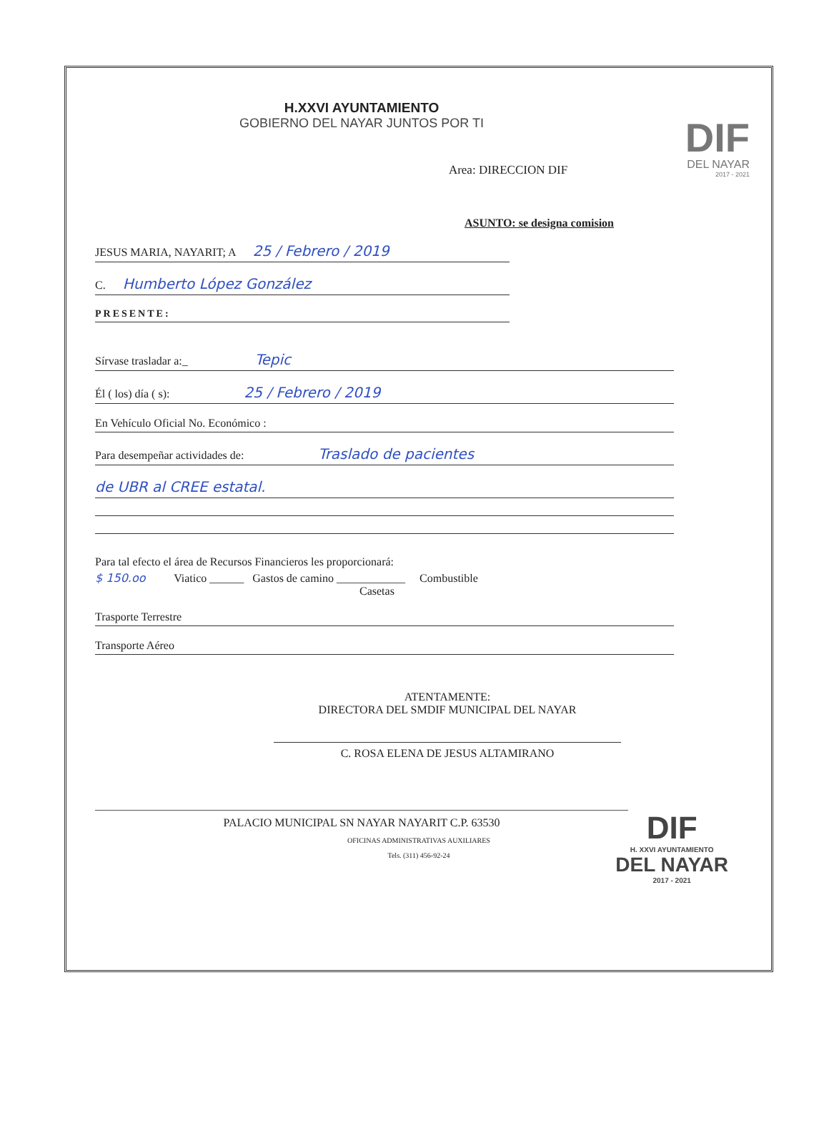H.XXVI AYUNTAMIENTO
GOBIERNO DEL NAYAR JUNTOS POR TI
DIF
DEL NAYAR
2017 - 2021
Area: DIRECCION DIF
ASUNTO: se designa comision
JESUS MARIA, NAYARIT; A 25 / Febrero / 2019
C. Humberto López González
PRESENTE:
Sírvase trasladar a:_ Tepic
Él ( los) día ( s): 25 / Febrero / 2019
En Vehículo Oficial No. Económico :
Para desempeñar actividades de: Traslado de pacientes
de UBR al CREE estatal.
Para tal efecto el área de Recursos Financieros les proporcionará:
$ 150.oo Viatico ______ Gastos de camino ____________ Combustible
Casetas
Trasporte Terrestre
Transporte Aéreo
ATENTAMENTE:
DIRECTORA DEL SMDIF MUNICIPAL DEL NAYAR
C. ROSA ELENA DE JESUS ALTAMIRANO
DIF
H. XXVI AYUNTAMIENTO
DEL NAYAR
2017 - 2021
PALACIO MUNICIPAL SN NAYAR NAYARIT C.P. 63530
OFICINAS ADMINISTRATIVAS AUXILIARES
Tels. (311) 456-92-24